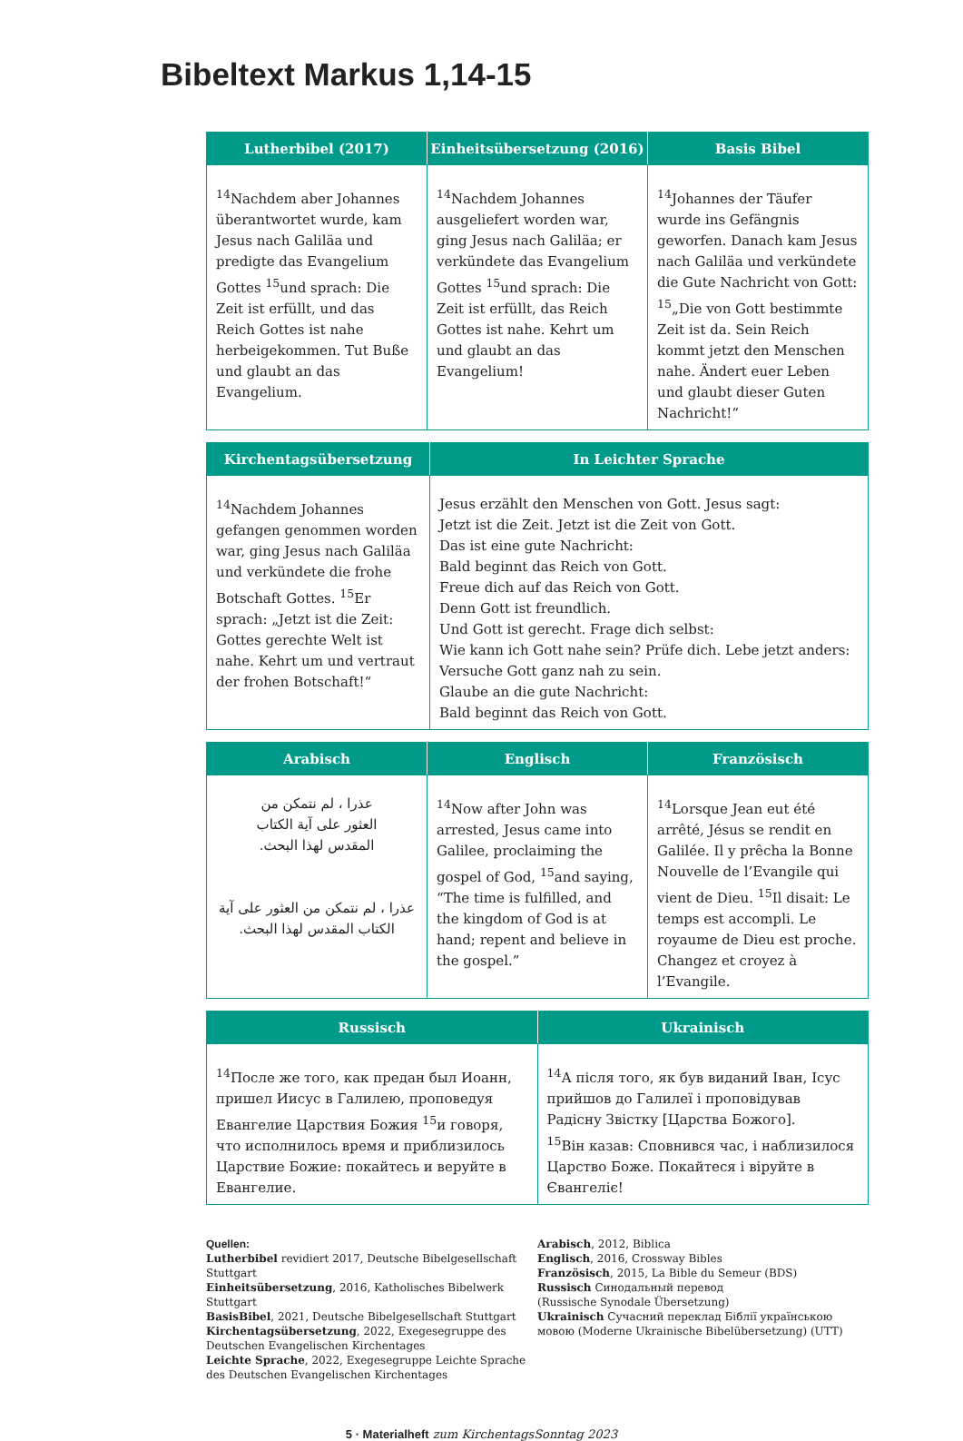Bibeltext Markus 1,14-15
| Lutherbibel (2017) | Einheitsübersetzung (2016) | Basis Bibel |
| --- | --- | --- |
| <sup>14</sup> Nachdem aber Johannes überantwortet wurde, kam Jesus nach Galiläa und predigte das Evangelium Gottes <sup>15</sup>und sprach: Die Zeit ist erfüllt, und das Reich Gottes ist nahe herbeigekommen. Tut Buße und glaubt an das Evangelium. | <sup>14</sup> Nachdem Johannes ausgeliefert worden war, ging Jesus nach Galiläa; er verkündete das Evangelium Gottes <sup>15</sup>und sprach: Die Zeit ist erfüllt, das Reich Gottes ist nahe. Kehrt um und glaubt an das Evangelium! | <sup>14</sup> Johannes der Täufer wurde ins Gefängnis geworfen. Danach kam Jesus nach Galiläa und verkündete die Gute Nachricht von Gott: <sup>15</sup>„Die von Gott bestimmte Zeit ist da. Sein Reich kommt jetzt den Menschen nahe. Ändert euer Leben und glaubt dieser Guten Nachricht!“ |
| Kirchentagsübersetzung | In Leichter Sprache |
| --- | --- |
| <sup>14</sup> Nachdem Johannes gefangen genommen worden war, ging Jesus nach Galiläa und verkündete die frohe Botschaft Gottes. <sup>15</sup>Er sprach: „Jetzt ist die Zeit: Gottes gerechte Welt ist nahe. Kehrt um und vertraut der frohen Botschaft!“ | Jesus erzählt den Menschen von Gott. Jesus sagt: Jetzt ist die Zeit. Jetzt ist die Zeit von Gott. Das ist eine gute Nachricht: Bald beginnt das Reich von Gott. Freue dich auf das Reich von Gott. Denn Gott ist freundlich. Und Gott ist gerecht. Frage dich selbst: Wie kann ich Gott nahe sein? Prüfe dich. Lebe jetzt anders: Versuche Gott ganz nah zu sein. Glaube an die gute Nachricht: Bald beginnt das Reich von Gott. |
| Arabisch | Englisch | Französisch |
| --- | --- | --- |
| عذرا ، لم نتمكن من العثور على آية الكتاب المقدس لهذا البحث. عذرا ، لم نتمكن من العثور على آية الكتاب المقدس لهذا البحث. | <sup>14</sup> Now after John was arrested, Jesus came into Galilee, proclaiming the gospel of God, <sup>15</sup>and saying, “The time is fulfilled, and the kingdom of God is at hand; repent and believe in the gospel.” | <sup>14</sup> Lorsque Jean eut été arrêté, Jésus se rendit en Galilée. Il y prêcha la Bonne Nouvelle de l’Evangile qui vient de Dieu. <sup>15</sup>Il disait: Le temps est accompli. Le royaume de Dieu est proche. Changez et croyez à l’Evangile. |
| Russisch | Ukrainisch |
| --- | --- |
| <sup>14</sup> После же того, как предан был Иоанн, пришел Иисус в Галилею, проповедуя Евангелие Царствия Божия <sup>15</sup>и говоря, что исполнилось время и приблизилось Царствие Божие: покайтесь и веруйте в Евангелие. | <sup>14</sup> А після того, як був виданий Іван, Ісус прийшов до Галилеї і проповідував Радісну Звістку [Царства Божого]. <sup>15</sup> Він казав: Сповнився час, і наблизилося Царство Боже. Покайтеся і віруйте в Євангеліє! |
Quellen:
Lutherbibel revidiert 2017, Deutsche Bibelgesellschaft Stuttgart
Einheitsübersetzung, 2016, Katholisches Bibelwerk Stuttgart
BasisBibel, 2021, Deutsche Bibelgesellschaft Stuttgart
Kirchentagsübersetzung, 2022, Exegesegruppe des Deutschen Evangelischen Kirchentages
Leichte Sprache, 2022, Exegesegruppe Leichte Sprache des Deutschen Evangelischen Kirchentages
Arabisch, 2012, Biblica
Englisch, 2016, Crossway Bibles
Französisch, 2015, La Bible du Semeur (BDS)
Russisch Синодальный перевод
(Russische Synodale Übersetzung)
Ukrainisch Сучасний переклад Біблії українською мовою (Moderne Ukrainische Bibelübersetzung) (UTT)
5 · Materialheft zum KirchentagsSonntag 2023